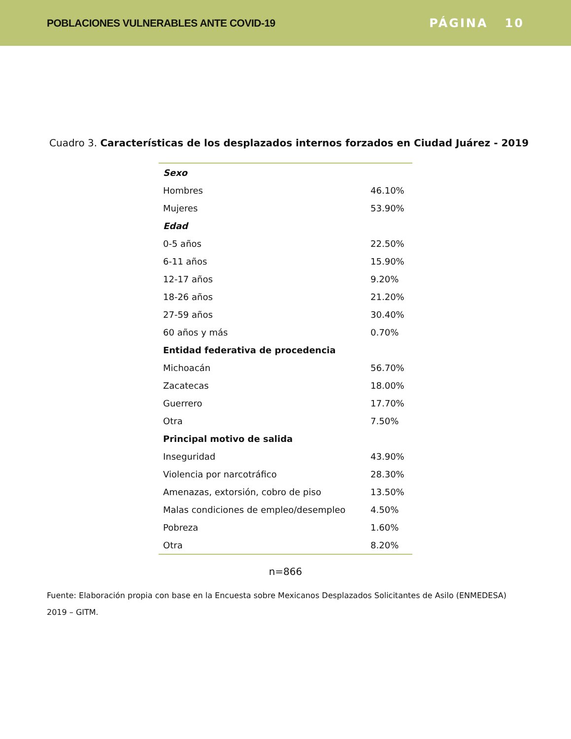POBLACIONES VULNERABLES ANTE COVID-19
PÁGINA 10
Cuadro 3. Características de los desplazados internos forzados en Ciudad Juárez - 2019
| Sexo | |
| --- | --- |
| Hombres | 46.10% |
| Mujeres | 53.90% |
| Edad | |
| 0-5 años | 22.50% |
| 6-11 años | 15.90% |
| 12-17 años | 9.20% |
| 18-26 años | 21.20% |
| 27-59 años | 30.40% |
| 60 años y más | 0.70% |
| Entidad federativa de procedencia | |
| Michoacán | 56.70% |
| Zacatecas | 18.00% |
| Guerrero | 17.70% |
| Otra | 7.50% |
| Principal motivo de salida | |
| Inseguridad | 43.90% |
| Violencia por narcotráfico | 28.30% |
| Amenazas, extorsión, cobro de piso | 13.50% |
| Malas condiciones de empleo/desempleo | 4.50% |
| Pobreza | 1.60% |
| Otra | 8.20% |
n=866
Fuente: Elaboración propia con base en la Encuesta sobre Mexicanos Desplazados Solicitantes de Asilo (ENMEDESA) 2019 – GITM.